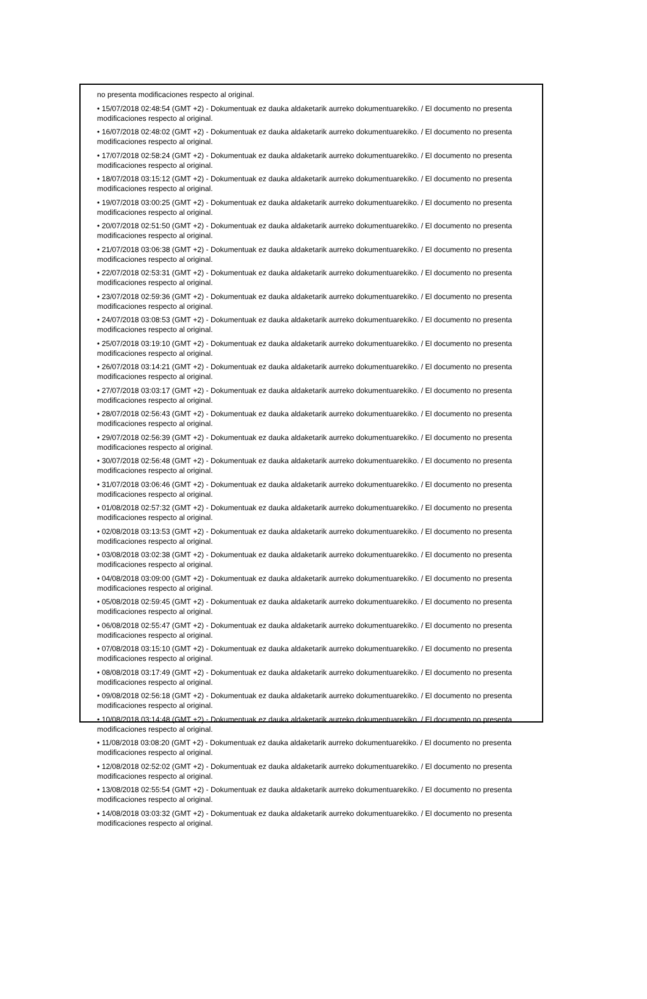no presenta modificaciones respecto al original.
• 15/07/2018 02:48:54 (GMT +2) - Dokumentuak ez dauka aldaketarik aurreko dokumentuarekiko. / El documento no presenta modificaciones respecto al original.
• 16/07/2018 02:48:02 (GMT +2) - Dokumentuak ez dauka aldaketarik aurreko dokumentuarekiko. / El documento no presenta modificaciones respecto al original.
• 17/07/2018 02:58:24 (GMT +2) - Dokumentuak ez dauka aldaketarik aurreko dokumentuarekiko. / El documento no presenta modificaciones respecto al original.
• 18/07/2018 03:15:12 (GMT +2) - Dokumentuak ez dauka aldaketarik aurreko dokumentuarekiko. / El documento no presenta modificaciones respecto al original.
• 19/07/2018 03:00:25 (GMT +2) - Dokumentuak ez dauka aldaketarik aurreko dokumentuarekiko. / El documento no presenta modificaciones respecto al original.
• 20/07/2018 02:51:50 (GMT +2) - Dokumentuak ez dauka aldaketarik aurreko dokumentuarekiko. / El documento no presenta modificaciones respecto al original.
• 21/07/2018 03:06:38 (GMT +2) - Dokumentuak ez dauka aldaketarik aurreko dokumentuarekiko. / El documento no presenta modificaciones respecto al original.
• 22/07/2018 02:53:31 (GMT +2) - Dokumentuak ez dauka aldaketarik aurreko dokumentuarekiko. / El documento no presenta modificaciones respecto al original.
• 23/07/2018 02:59:36 (GMT +2) - Dokumentuak ez dauka aldaketarik aurreko dokumentuarekiko. / El documento no presenta modificaciones respecto al original.
• 24/07/2018 03:08:53 (GMT +2) - Dokumentuak ez dauka aldaketarik aurreko dokumentuarekiko. / El documento no presenta modificaciones respecto al original.
• 25/07/2018 03:19:10 (GMT +2) - Dokumentuak ez dauka aldaketarik aurreko dokumentuarekiko. / El documento no presenta modificaciones respecto al original.
• 26/07/2018 03:14:21 (GMT +2) - Dokumentuak ez dauka aldaketarik aurreko dokumentuarekiko. / El documento no presenta modificaciones respecto al original.
• 27/07/2018 03:03:17 (GMT +2) - Dokumentuak ez dauka aldaketarik aurreko dokumentuarekiko. / El documento no presenta modificaciones respecto al original.
• 28/07/2018 02:56:43 (GMT +2) - Dokumentuak ez dauka aldaketarik aurreko dokumentuarekiko. / El documento no presenta modificaciones respecto al original.
• 29/07/2018 02:56:39 (GMT +2) - Dokumentuak ez dauka aldaketarik aurreko dokumentuarekiko. / El documento no presenta modificaciones respecto al original.
• 30/07/2018 02:56:48 (GMT +2) - Dokumentuak ez dauka aldaketarik aurreko dokumentuarekiko. / El documento no presenta modificaciones respecto al original.
• 31/07/2018 03:06:46 (GMT +2) - Dokumentuak ez dauka aldaketarik aurreko dokumentuarekiko. / El documento no presenta modificaciones respecto al original.
• 01/08/2018 02:57:32 (GMT +2) - Dokumentuak ez dauka aldaketarik aurreko dokumentuarekiko. / El documento no presenta modificaciones respecto al original.
• 02/08/2018 03:13:53 (GMT +2) - Dokumentuak ez dauka aldaketarik aurreko dokumentuarekiko. / El documento no presenta modificaciones respecto al original.
• 03/08/2018 03:02:38 (GMT +2) - Dokumentuak ez dauka aldaketarik aurreko dokumentuarekiko. / El documento no presenta modificaciones respecto al original.
• 04/08/2018 03:09:00 (GMT +2) - Dokumentuak ez dauka aldaketarik aurreko dokumentuarekiko. / El documento no presenta modificaciones respecto al original.
• 05/08/2018 02:59:45 (GMT +2) - Dokumentuak ez dauka aldaketarik aurreko dokumentuarekiko. / El documento no presenta modificaciones respecto al original.
• 06/08/2018 02:55:47 (GMT +2) - Dokumentuak ez dauka aldaketarik aurreko dokumentuarekiko. / El documento no presenta modificaciones respecto al original.
• 07/08/2018 03:15:10 (GMT +2) - Dokumentuak ez dauka aldaketarik aurreko dokumentuarekiko. / El documento no presenta modificaciones respecto al original.
• 08/08/2018 03:17:49 (GMT +2) - Dokumentuak ez dauka aldaketarik aurreko dokumentuarekiko. / El documento no presenta modificaciones respecto al original.
• 09/08/2018 02:56:18 (GMT +2) - Dokumentuak ez dauka aldaketarik aurreko dokumentuarekiko. / El documento no presenta modificaciones respecto al original.
• 10/08/2018 03:14:48 (GMT +2) - Dokumentuak ez dauka aldaketarik aurreko dokumentuarekiko. / El documento no presenta modificaciones respecto al original.
• 11/08/2018 03:08:20 (GMT +2) - Dokumentuak ez dauka aldaketarik aurreko dokumentuarekiko. / El documento no presenta modificaciones respecto al original.
• 12/08/2018 02:52:02 (GMT +2) - Dokumentuak ez dauka aldaketarik aurreko dokumentuarekiko. / El documento no presenta modificaciones respecto al original.
• 13/08/2018 02:55:54 (GMT +2) - Dokumentuak ez dauka aldaketarik aurreko dokumentuarekiko. / El documento no presenta modificaciones respecto al original.
• 14/08/2018 03:03:32 (GMT +2) - Dokumentuak ez dauka aldaketarik aurreko dokumentuarekiko. / El documento no presenta modificaciones respecto al original.